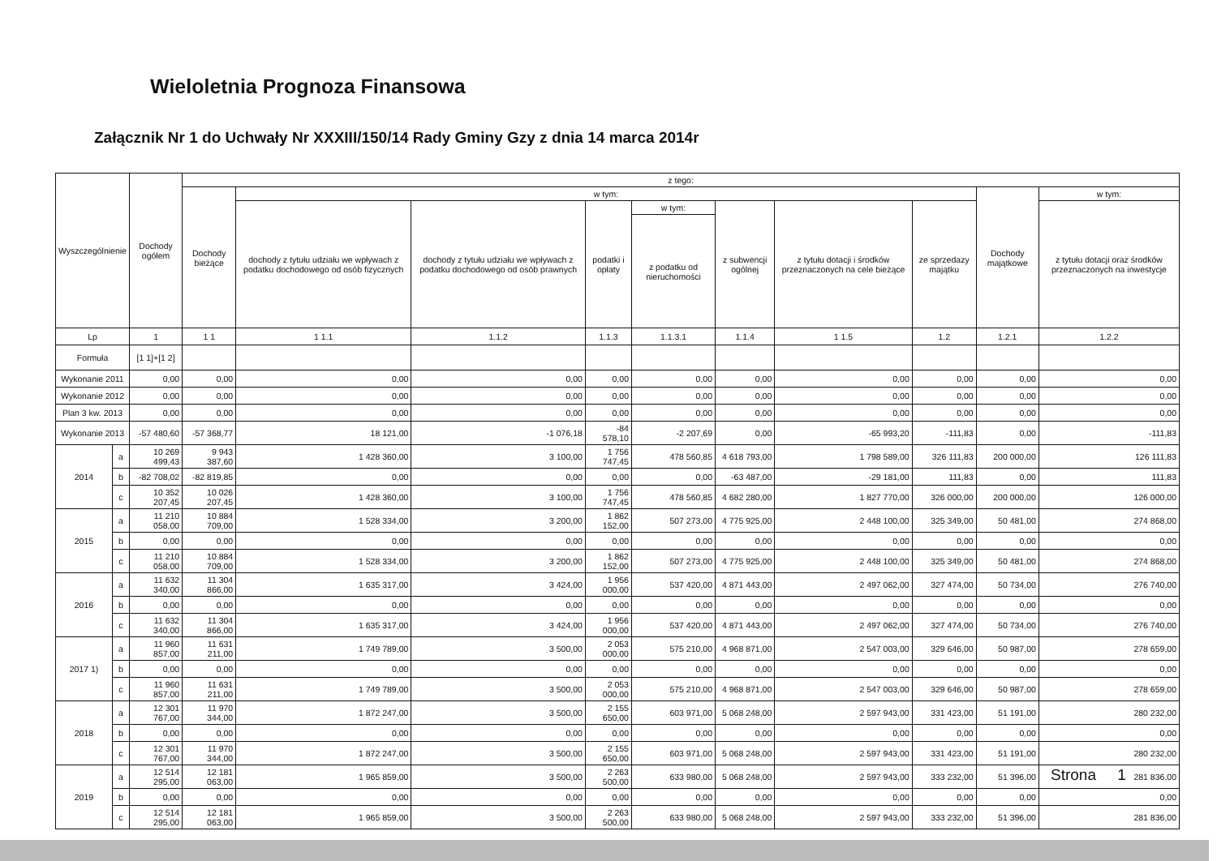Wieloletnia Prognoza Finansowa
Załącznik Nr 1 do Uchwały Nr XXXIII/150/14 Rady Gminy Gzy z dnia 14 marca 2014r
| Wyszczególnienie | | Dochody ogółem | z tego: | | | | | | | | | |
| --- | --- | --- | --- | --- | --- | --- | --- | --- | --- | --- | --- | --- |
| | | | Dochody bieżące | w tym: | | | | | | | Dochody majątkowe | w tym: |
| | | | | dochody z tytułu udziału we wpływach z podatku dochodowego od osób fizycznych | dochody z tytułu udziału we wpływach z podatku dochodowego od osób prawnych | podatki i opłaty | w tym: | z subwencji ogólnej | z tytułu dotacji i środków przeznaczonych na cele bieżące | ze sprzedazy majątku | | z tytułu dotacji oraz środków przeznaczonych na inwestycje |
| | | | | | | | z podatku od nieruchomości | | | | | |
| Lp | | 1 | 1 1 | 1 1.1 | 1.1.2 | 1.1.3 | 1.1.3.1 | 1.1.4 | 1 1.5 | 1.2 | 1.2.1 | 1.2.2 |
| Formuła | | [1 1]+[1 2] | | | | | | | | | | |
| Wykonanie 2011 | | 0,00 | 0,00 | 0,00 | 0,00 | 0,00 | 0,00 | 0,00 | 0,00 | 0,00 | 0,00 | 0,00 |
| Wykonanie 2012 | | 0,00 | 0,00 | 0,00 | 0,00 | 0,00 | 0,00 | 0,00 | 0,00 | 0,00 | 0,00 | 0,00 |
| Plan 3 kw. 2013 | | 0,00 | 0,00 | 0,00 | 0,00 | 0,00 | 0,00 | 0,00 | 0,00 | 0,00 | 0,00 | 0,00 |
| Wykonanie 2013 | | -57 480,60 | -57 368,77 | 18 121,00 | -1 076,18 | -84 578,10 | -2 207,69 | 0,00 | -65 993,20 | -111,83 | 0,00 | -111,83 |
| 2014 | a | 10 269 499,43 | 9 943 387,60 | 1 428 360,00 | 3 100,00 | 1 756 747,45 | 478 560,85 | 4 618 793,00 | 1 798 589,00 | 326 111,83 | 200 000,00 | 126 111,83 |
| | b | -82 708,02 | -82 819,85 | 0,00 | 0,00 | 0,00 | 0,00 | -63 487,00 | -29 181,00 | 111,83 | 0,00 | 111,83 |
| | c | 10 352 207,45 | 10 026 207,45 | 1 428 360,00 | 3 100,00 | 1 756 747,45 | 478 560,85 | 4 682 280,00 | 1 827 770,00 | 326 000,00 | 200 000,00 | 126 000,00 |
| 2015 | a | 11 210 058,00 | 10 884 709,00 | 1 528 334,00 | 3 200,00 | 1 862 152,00 | 507 273,00 | 4 775 925,00 | 2 448 100,00 | 325 349,00 | 50 481,00 | 274 868,00 |
| | b | 0,00 | 0,00 | 0,00 | 0,00 | 0,00 | 0,00 | 0,00 | 0,00 | 0,00 | 0,00 | 0,00 |
| | c | 11 210 058,00 | 10 884 709,00 | 1 528 334,00 | 3 200,00 | 1 862 152,00 | 507 273,00 | 4 775 925,00 | 2 448 100,00 | 325 349,00 | 50 481,00 | 274 868,00 |
| 2016 | a | 11 632 340,00 | 11 304 866,00 | 1 635 317,00 | 3 424,00 | 1 956 000,00 | 537 420,00 | 4 871 443,00 | 2 497 062,00 | 327 474,00 | 50 734,00 | 276 740,00 |
| | b | 0,00 | 0,00 | 0,00 | 0,00 | 0,00 | 0,00 | 0,00 | 0,00 | 0,00 | 0,00 | 0,00 |
| | c | 11 632 340,00 | 11 304 866,00 | 1 635 317,00 | 3 424,00 | 1 956 000,00 | 537 420,00 | 4 871 443,00 | 2 497 062,00 | 327 474,00 | 50 734,00 | 276 740,00 |
| 2017 1) | a | 11 960 857,00 | 11 631 211,00 | 1 749 789,00 | 3 500,00 | 2 053 000,00 | 575 210,00 | 4 968 871,00 | 2 547 003,00 | 329 646,00 | 50 987,00 | 278 659,00 |
| | b | 0,00 | 0,00 | 0,00 | 0,00 | 0,00 | 0,00 | 0,00 | 0,00 | 0,00 | 0,00 | 0,00 |
| | c | 11 960 857,00 | 11 631 211,00 | 1 749 789,00 | 3 500,00 | 2 053 000,00 | 575 210,00 | 4 968 871,00 | 2 547 003,00 | 329 646,00 | 50 987,00 | 278 659,00 |
| 2018 | a | 12 301 767,00 | 11 970 344,00 | 1 872 247,00 | 3 500,00 | 2 155 650,00 | 603 971,00 | 5 068 248,00 | 2 597 943,00 | 331 423,00 | 51 191,00 | 280 232,00 |
| | b | 0,00 | 0,00 | 0,00 | 0,00 | 0,00 | 0,00 | 0,00 | 0,00 | 0,00 | 0,00 | 0,00 |
| | c | 12 301 767,00 | 11 970 344,00 | 1 872 247,00 | 3 500,00 | 2 155 650,00 | 603 971,00 | 5 068 248,00 | 2 597 943,00 | 331 423,00 | 51 191,00 | 280 232,00 |
| 2019 | a | 12 514 295,00 | 12 181 063,00 | 1 965 859,00 | 3 500,00 | 2 263 500,00 | 633 980,00 | 5 068 248,00 | 2 597 943,00 | 333 232,00 | 51 396,00 | 281 836,00 |
| | b | 0,00 | 0,00 | 0,00 | 0,00 | 0,00 | 0,00 | 0,00 | 0,00 | 0,00 | 0,00 | 0,00 |
| | c | 12 514 295,00 | 12 181 063,00 | 1 965 859,00 | 3 500,00 | 2 263 500,00 | 633 980,00 | 5 068 248,00 | 2 597 943,00 | 333 232,00 | 51 396,00 | 281 836,00 |
Strona 1